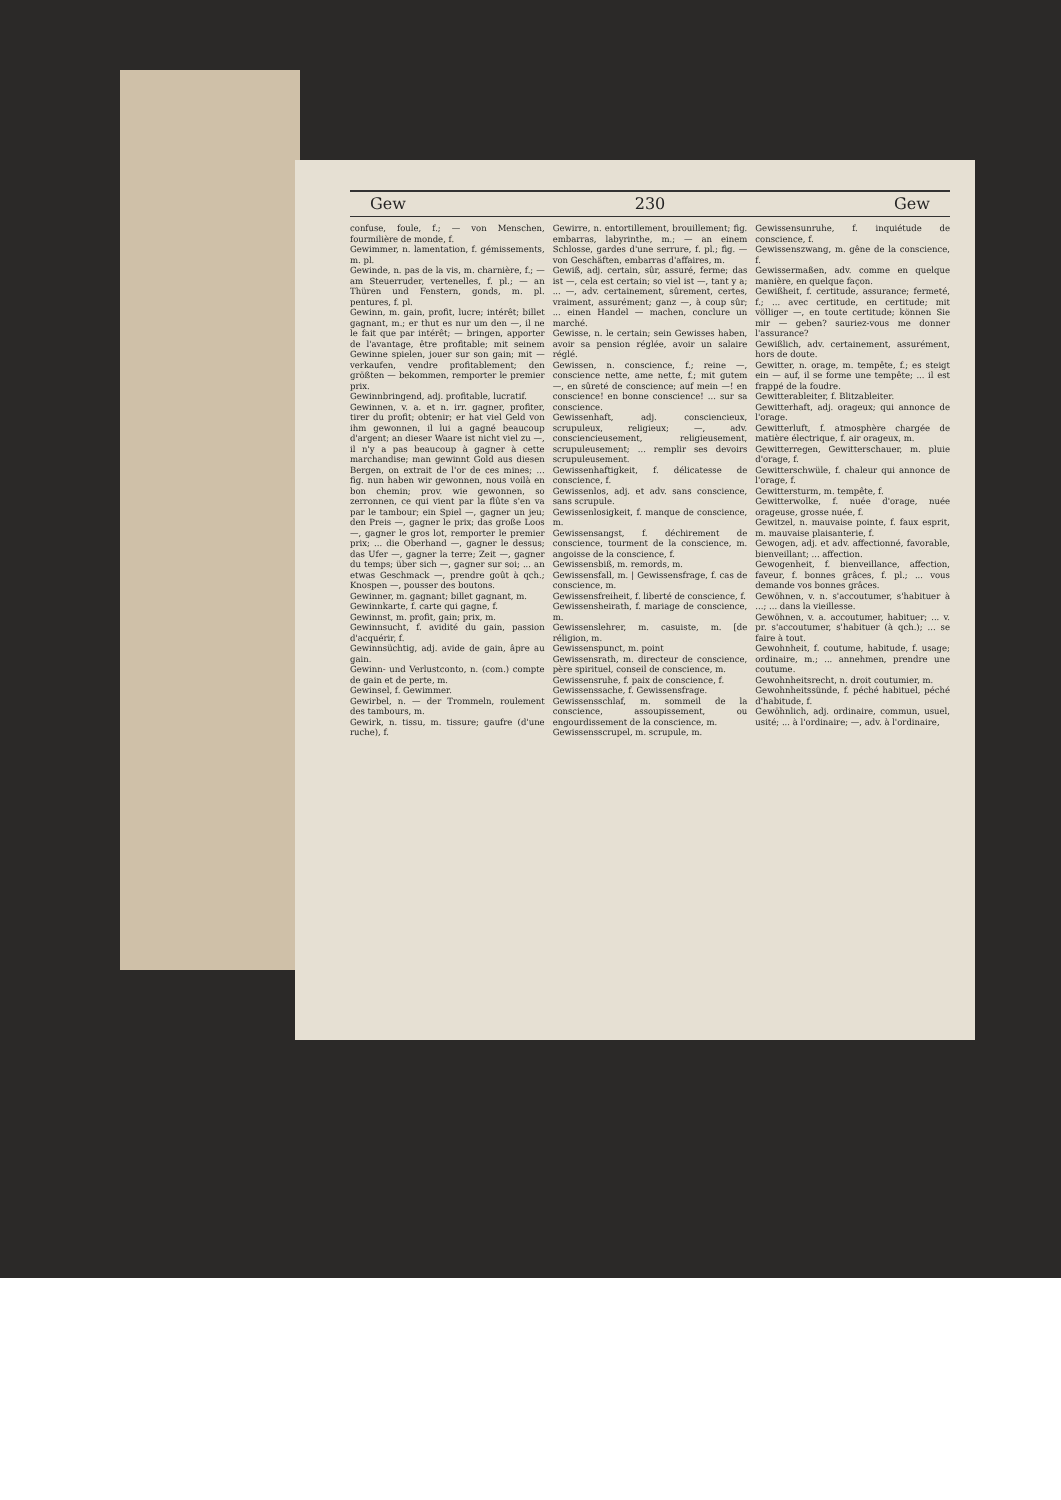Gew 230 Gew
confuse, foule, f.; — von Menschen, fourmilière de monde, f.
Gewimmer, n. lamentation, f. gémissements, m. pl.
Gewinde, n. pas de la vis, m. charnière, f.; — am Steuerruder, vertenelles, f. pl.; — an Thüren und Fenstern, gonds, m. pl. pentures, f. pl.
Gewinn, m. gain, profit, lucre; intérêt; billet gagnant, m.; er thut es nur um den —, il ne le fait que par intérêt; — bringen, apporter de l'avantage, être profitable; mit seinem Gewinne spielen, jouer sur son gain; mit — verkaufen, vendre profitablement; den größten — bekommen, remporter le premier prix.
Gewinnbringend, adj. profitable, lucratif.
Gewinnen, v. a. et n. irr. gagner, profiter, tirer du profit; obtenir; er hat viel Geld von ihm gewonnen, il lui a gagné beaucoup d'argent; an dieser Waare ist nicht viel zu —, il n'y a pas beaucoup à gagner à cette marchandise; man gewinnt Gold aus diesen Bergen, on extrait de l'or de ces mines; ... fig. nun haben wir gewonnen, nous voilà en bon chemin; prov. wie gewonnen, so zerronnen, ce qui vient par la flûte s'en va par le tambour; ein Spiel —, gagner un jeu; den Preis —, gagner le prix; das große Loos —, gagner le gros lot, remporter le premier prix; ... die Oberhand —, gagner le dessus; das Ufer —, gagner la terre; Zeit —, gagner du temps; über sich —, gagner sur soi; ... an etwas Geschmack —, prendre goût à qch.; Knospen —, pousser des boutons.
Gewinner, m. gagnant; billet gagnant, m.
Gewinnkarte, f. carte qui gagne, f.
Gewinnst, m. profit, gain; prix, m.
Gewinnsucht, f. avidité du gain, passion d'acquérir, f.
Gewinnsüchtig, adj. avide de gain, âpre au gain.
Gewinn- und Verlustconto, n. (com.) compte de gain et de perte, m.
Gewinsel, f. Gewimmer.
Gewirbel, n. — der Trommeln, roulement des tambours, m.
Gewirk, n. tissu, m. tissure; gaufre (d'une ruche), f.
Gewirre, n. entortillement, brouillement; fig. embarras, labyrinthe, m.; — an einem Schlosse, gardes d'une serrure, f. pl.; fig. — von Geschäften, embarras d'affaires, m.
Gewiß, adj. certain, sûr, assuré, ferme; das ist —, cela est certain; so viel ist —, tant y a; ... —, adv. certainement, sûrement, certes, vraiment, assurément; ganz —, à coup sûr; ... einen Handel — machen, conclure un marché.
Gewisse, n. le certain; sein Gewisses haben, avoir sa pension réglée, avoir un salaire réglé.
Gewissen, n. conscience, f.; reine —, conscience nette, ame nette, f.; mit gutem —, en sûreté de conscience; auf mein —! en conscience! en bonne conscience! ... sur sa conscience.
Gewissenhaft, adj. consciencieux, scrupuleux, religieux; —, adv. consciencieusement, religieusement, scrupuleusement; ... remplir ses devoirs scrupuleusement.
Gewissenhaftigkeit, f. délicatesse de conscience, f.
Gewissenlos, adj. et adv. sans conscience, sans scrupule.
Gewissenlosigkeit, f. manque de conscience, m.
Gewissensangst, f. déchirement de conscience, tourment de la conscience, m. angoisse de la conscience, f.
Gewissensbiß, m. remords, m.
Gewissensfall, m. | Gewissensfrage, f. cas de conscience, m.
Gewissensfreiheit, f. liberté de conscience, f.
Gewissensheirath, f. mariage de conscience, m.
Gewissenslehrer, m. casuiste, m. [de réligion, m.
Gewissenspunct, m. point
Gewissensrath, m. directeur de conscience, père spirituel, conseil de conscience, m.
Gewissensruhe, f. paix de conscience, f.
Gewissenssache, f. Gewissensfrage.
Gewissensschlaf, m. sommeil de la conscience, assoupissement, ou engourdissement de la conscience, m.
Gewissensscrupel, m. scrupule, m.
Gewissensunruhe, f. inquiétude de conscience, f.
Gewissenszwang, m. gêne de la conscience, f.
Gewissermaßen, adv. comme en quelque manière, en quelque façon.
Gewißheit, f. certitude, assurance; fermeté, f.; ... avec certitude, en certitude; mit völliger —, en toute certitude; können Sie mir — geben? sauriez-vous me donner l'assurance?
Gewißlich, adv. certainement, assurément, hors de doute.
Gewitter, n. orage, m. tempête, f.; es steigt ein — auf, il se forme une tempête; ... il est frappé de la foudre.
Gewitterableiter, f. Blitzableiter.
Gewitterhaft, adj. orageux; qui annonce de l'orage.
Gewitterluft, f. atmosphère chargée de matière électrique, f. air orageux, m.
Gewitterregen, Gewitterschauer, m. pluie d'orage, f.
Gewitterschwüle, f. chaleur qui annonce de l'orage, f.
Gewittersturm, m. tempête, f.
Gewitterwolke, f. nuée d'orage, nuée orageuse, grosse nuée, f.
Gewitzel, n. mauvaise pointe, f. faux esprit, m. mauvaise plaisanterie, f.
Gewogen, adj. et adv. affectionné, favorable, bienveillant; ... affection.
Gewogenheit, f. bienveillance, affection, faveur, f. bonnes grâces, f. pl.; ... vous demande vos bonnes grâces.
Gewöhnen, v. n. s'accoutumer, s'habituer à ...; ... dans la vieillesse.
Gewöhnen, v. a. accoutumer, habituer; ... v. pr. s'accoutumer, s'habituer (à qch.); ... se faire à tout.
Gewohnheit, f. coutume, habitude, f. usage; ordinaire, m.; ... annehmen, prendre une coutume.
Gewohnheitsrecht, n. droit coutumier, m.
Gewohnheitssünde, f. péché habituel, péché d'habitude, f.
Gewöhnlich, adj. ordinaire, commun, usuel, usité; ... à l'ordinaire; —, adv. à l'ordinaire,